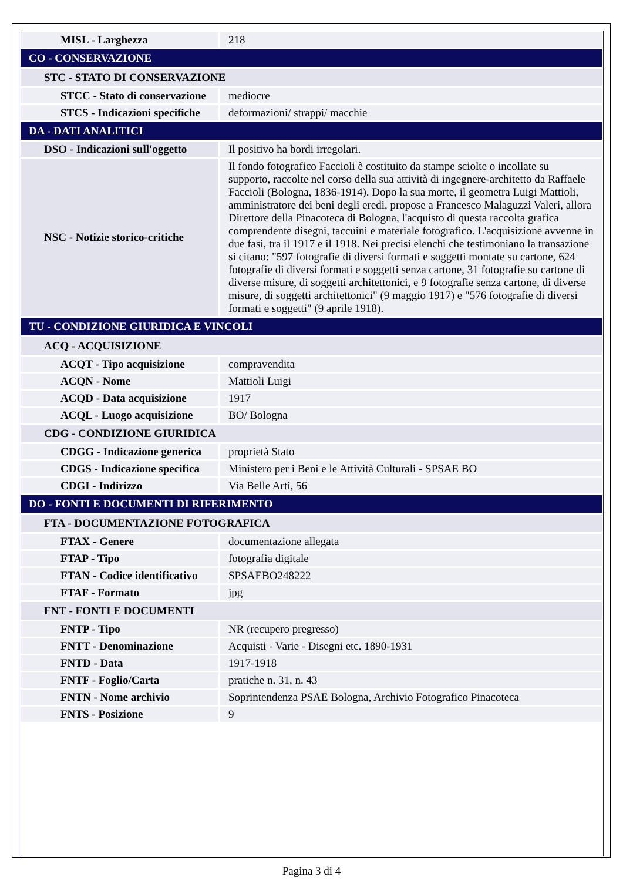| MISL - Larghezza | 218 |
| CO - CONSERVAZIONE | |
| STC - STATO DI CONSERVAZIONE | |
| STCC - Stato di conservazione | mediocre |
| STCS - Indicazioni specifiche | deformazioni/ strappi/ macchie |
| DA - DATI ANALITICI | |
| DSO - Indicazioni sull'oggetto | Il positivo ha bordi irregolari. |
| NSC - Notizie storico-critiche | Il fondo fotografico Faccioli è costituito da stampe sciolte o incollate su supporto, raccolte nel corso della sua attività di ingegnere-architetto da Raffaele Faccioli (Bologna, 1836-1914). Dopo la sua morte, il geometra Luigi Mattioli, amministratore dei beni degli eredi, propose a Francesco Malaguzzi Valeri, allora Direttore della Pinacoteca di Bologna, l'acquisto di questa raccolta grafica comprendente disegni, taccuini e materiale fotografico. L'acquisizione avvenne in due fasi, tra il 1917 e il 1918. Nei precisi elenchi che testimoniano la transazione si citano: "597 fotografie di diversi formati e soggetti montate su cartone, 624 fotografie di diversi formati e soggetti senza cartone, 31 fotografie su cartone di diverse misure, di soggetti architettonici, e 9 fotografie senza cartone, di diverse misure, di soggetti architettonici" (9 maggio 1917) e "576 fotografie di diversi formati e soggetti" (9 aprile 1918). |
| TU - CONDIZIONE GIURIDICA E VINCOLI | |
| ACQ - ACQUISIZIONE | |
| ACQT - Tipo acquisizione | compravendita |
| ACQN - Nome | Mattioli Luigi |
| ACQD - Data acquisizione | 1917 |
| ACQL - Luogo acquisizione | BO/ Bologna |
| CDG - CONDIZIONE GIURIDICA | |
| CDGG - Indicazione generica | proprietà Stato |
| CDGS - Indicazione specifica | Ministero per i Beni e le Attività Culturali - SPSAE BO |
| CDGI - Indirizzo | Via Belle Arti, 56 |
| DO - FONTI E DOCUMENTI DI RIFERIMENTO | |
| FTA - DOCUMENTAZIONE FOTOGRAFICA | |
| FTAX - Genere | documentazione allegata |
| FTAP - Tipo | fotografia digitale |
| FTAN - Codice identificativo | SPSAEBO248222 |
| FTAF - Formato | jpg |
| FNT - FONTI E DOCUMENTI | |
| FNTP - Tipo | NR (recupero pregresso) |
| FNTT - Denominazione | Acquisti - Varie - Disegni etc. 1890-1931 |
| FNTD - Data | 1917-1918 |
| FNTF - Foglio/Carta | pratiche n. 31, n. 43 |
| FNTN - Nome archivio | Soprintendenza PSAE Bologna, Archivio Fotografico Pinacoteca |
| FNTS - Posizione | 9 |
Pagina 3 di 4